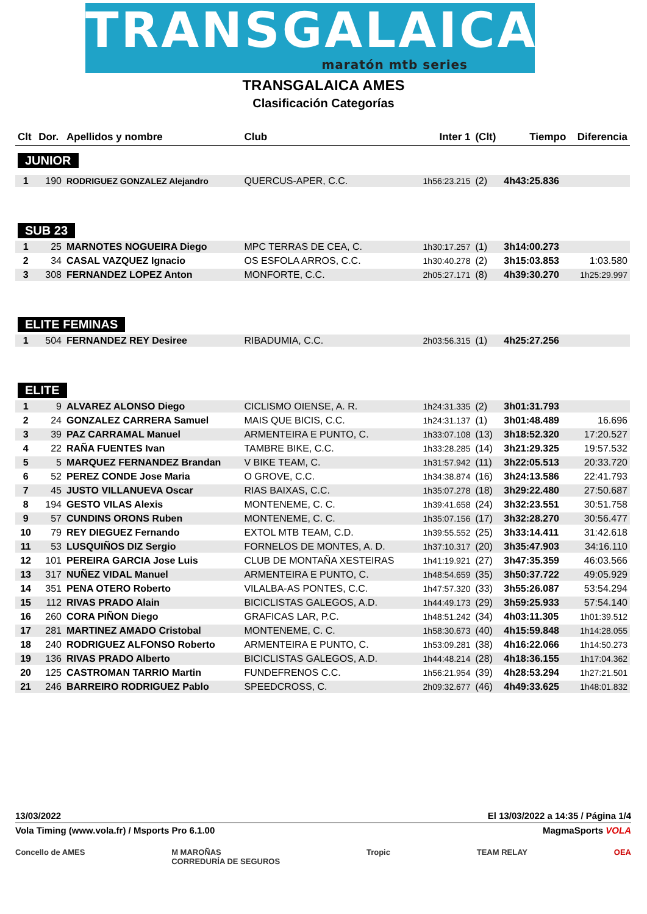TRANSGALAICA
maratón mtb series
TRANSGALAICA AMES
Clasificación Categorías
| Clt | Dor. | Apellidos y nombre | Club | Inter 1 | (Clt) | Tiempo | Diferencia |
| --- | --- | --- | --- | --- | --- | --- | --- |
| JUNIOR | | | | | | | |
| 1 | 190 | RODRIGUEZ GONZALEZ Alejandro | QUERCUS-APER, C.C. | 1h56:23.215 | (2) | 4h43:25.836 | |
| SUB 23 | | | | | | | |
| 1 | 25 | MARNOTES NOGUEIRA Diego | MPC TERRAS DE CEA, C. | 1h30:17.257 | (1) | 3h14:00.273 | |
| 2 | 34 | CASAL VAZQUEZ Ignacio | OS ESFOLA ARROS, C.C. | 1h30:40.278 | (2) | 3h15:03.853 | 1:03.580 |
| 3 | 308 | FERNANDEZ LOPEZ Anton | MONFORTE, C.C. | 2h05:27.171 | (8) | 4h39:30.270 | 1h25:29.997 |
| ELITE FEMINAS | | | | | | | |
| 1 | 504 | FERNANDEZ REY Desiree | RIBADUMIA, C.C. | 2h03:56.315 | (1) | 4h25:27.256 | |
| ELITE | | | | | | | |
| 1 | 9 | ALVAREZ ALONSO Diego | CICLISMO OIENSE, A. R. | 1h24:31.335 | (2) | 3h01:31.793 | |
| 2 | 24 | GONZALEZ CARRERA Samuel | MAIS QUE BICIS, C.C. | 1h24:31.137 | (1) | 3h01:48.489 | 16.696 |
| 3 | 39 | PAZ CARRAMAL Manuel | ARMENTEIRA E PUNTO, C. | 1h33:07.108 | (13) | 3h18:52.320 | 17:20.527 |
| 4 | 22 | RAÑA FUENTES Ivan | TAMBRE BIKE, C.C. | 1h33:28.285 | (14) | 3h21:29.325 | 19:57.532 |
| 5 | 5 | MARQUEZ FERNANDEZ Brandan | V BIKE TEAM, C. | 1h31:57.942 | (11) | 3h22:05.513 | 20:33.720 |
| 6 | 52 | PEREZ CONDE Jose Maria | O GROVE, C.C. | 1h34:38.874 | (16) | 3h24:13.586 | 22:41.793 |
| 7 | 45 | JUSTO VILLANUEVA Oscar | RIAS BAIXAS, C.C. | 1h35:07.278 | (18) | 3h29:22.480 | 27:50.687 |
| 8 | 194 | GESTO VILAS Alexis | MONTENEME, C. C. | 1h39:41.658 | (24) | 3h32:23.551 | 30:51.758 |
| 9 | 57 | CUNDINS ORONS Ruben | MONTENEME, C. C. | 1h35:07.156 | (17) | 3h32:28.270 | 30:56.477 |
| 10 | 79 | REY DIEGUEZ Fernando | EXTOL MTB TEAM, C.D. | 1h39:55.552 | (25) | 3h33:14.411 | 31:42.618 |
| 11 | 53 | LUSQUIÑOS DIZ Sergio | FORNELOS DE MONTES, A. D. | 1h37:10.317 | (20) | 3h35:47.903 | 34:16.110 |
| 12 | 101 | PEREIRA GARCIA Jose Luis | CLUB DE MONTAÑA XESTEIRAS | 1h41:19.921 | (27) | 3h47:35.359 | 46:03.566 |
| 13 | 317 | NUÑEZ VIDAL Manuel | ARMENTEIRA E PUNTO, C. | 1h48:54.659 | (35) | 3h50:37.722 | 49:05.929 |
| 14 | 351 | PENA OTERO Roberto | VILALBA-AS PONTES, C.C. | 1h47:57.320 | (33) | 3h55:26.087 | 53:54.294 |
| 15 | 112 | RIVAS PRADO Alain | BICICLISTAS GALEGOS, A.D. | 1h44:49.173 | (29) | 3h59:25.933 | 57:54.140 |
| 16 | 260 | CORA PIÑON Diego | GRAFICAS LAR, P.C. | 1h48:51.242 | (34) | 4h03:11.305 | 1h01:39.512 |
| 17 | 281 | MARTINEZ AMADO Cristobal | MONTENEME, C. C. | 1h58:30.673 | (40) | 4h15:59.848 | 1h14:28.055 |
| 18 | 240 | RODRIGUEZ ALFONSO Roberto | ARMENTEIRA E PUNTO, C. | 1h53:09.281 | (38) | 4h16:22.066 | 1h14:50.273 |
| 19 | 136 | RIVAS PRADO Alberto | BICICLISTAS GALEGOS, A.D. | 1h44:48.214 | (28) | 4h18:36.155 | 1h17:04.362 |
| 20 | 125 | CASTROMAN TARRIO Martin | FUNDEFRENOS C.C. | 1h56:21.954 | (39) | 4h28:53.294 | 1h27:21.501 |
| 21 | 246 | BARREIRO RODRIGUEZ Pablo | SPEEDCROSS, C. | 2h09:32.677 | (46) | 4h49:33.625 | 1h48:01.832 |
13/03/2022 El 13/03/2022 a 14:35 / Página 1/4
Vola Timing (www.vola.fr) / Msports Pro 6.1.00 MagmaSports VOLA
Concello de AMES M MAROÑAS
CORREDURÍA DE SEGUROS Tropic TEAM RELAY OEA